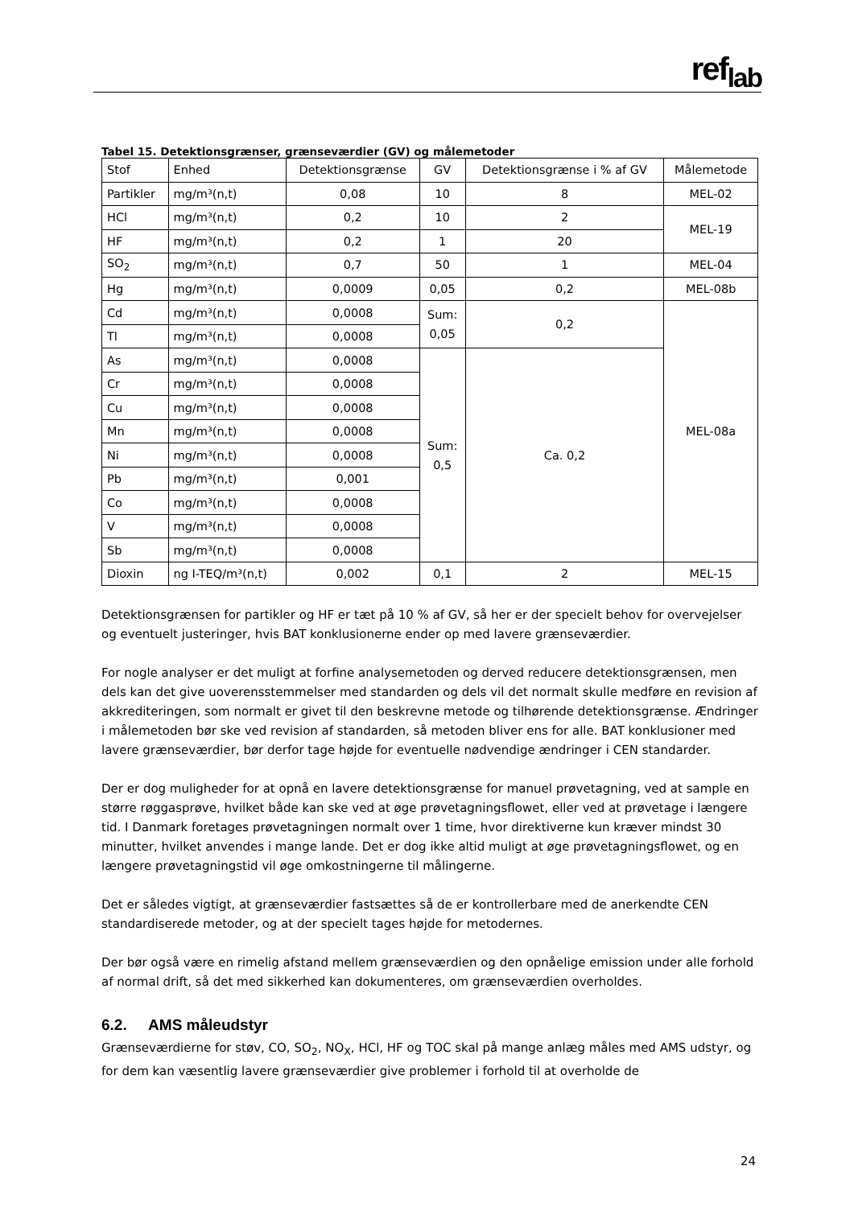ref<sub>lab</sub>
Tabel 15. Detektionsgrænser, grænseværdier (GV) og målemetoder
| Stof | Enhed | Detektionsgrænse | GV | Detektionsgrænse i % af GV | Målemetode |
| --- | --- | --- | --- | --- | --- |
| Partikler | mg/m³(n,t) | 0,08 | 10 | 8 | MEL-02 |
| HCl | mg/m³(n,t) | 0,2 | 10 | 2 | MEL-19 |
| HF | mg/m³(n,t) | 0,2 | 1 | 20 | |
| SO<sub>2</sub> | mg/m³(n,t) | 0,7 | 50 | 1 | MEL-04 |
| Hg | mg/m³(n,t) | 0,0009 | 0,05 | 0,2 | MEL-08b |
| Cd | mg/m³(n,t) | 0,0008 | Sum: 0,05 | 0,2 | MEL-08a |
| Tl | mg/m³(n,t) | 0,0008 | | | |
| As | mg/m³(n,t) | 0,0008 | Sum: 0,5 | Ca. 0,2 | |
| Cr | mg/m³(n,t) | 0,0008 | | | |
| Cu | mg/m³(n,t) | 0,0008 | | | |
| Mn | mg/m³(n,t) | 0,0008 | | | |
| Ni | mg/m³(n,t) | 0,0008 | | | |
| Pb | mg/m³(n,t) | 0,001 | | | |
| Co | mg/m³(n,t) | 0,0008 | | | |
| V | mg/m³(n,t) | 0,0008 | | | |
| Sb | mg/m³(n,t) | 0,0008 | | | |
| Dioxin | ng I-TEQ/m³(n,t) | 0,002 | 0,1 | 2 | MEL-15 |
Detektionsgrænsen for partikler og HF er tæt på 10 % af GV, så her er der specielt behov for overvejelser og eventuelt justeringer, hvis BAT konklusionerne ender op med lavere grænseværdier.
For nogle analyser er det muligt at forfine analysemetoden og derved reducere detektionsgrænsen, men dels kan det give uoverensstemmelser med standarden og dels vil det normalt skulle medføre en revision af akkrediteringen, som normalt er givet til den beskrevne metode og tilhørende detektionsgrænse. Ændringer i målemetoden bør ske ved revision af standarden, så metoden bliver ens for alle. BAT konklusioner med lavere grænseværdier, bør derfor tage højde for eventuelle nødvendige ændringer i CEN standarder.
Der er dog muligheder for at opnå en lavere detektionsgrænse for manuel prøvetagning, ved at sample en større røggasprøve, hvilket både kan ske ved at øge prøvetagningsflowet, eller ved at prøvetage i længere tid. I Danmark foretages prøvetagningen normalt over 1 time, hvor direktiverne kun kræver mindst 30 minutter, hvilket anvendes i mange lande. Det er dog ikke altid muligt at øge prøvetagningsflowet, og en længere prøvetagningstid vil øge omkostningerne til målingerne.
Det er således vigtigt, at grænseværdier fastsættes så de er kontrollerbare med de anerkendte CEN standardiserede metoder, og at der specielt tages højde for metodernes.
Der bør også være en rimelig afstand mellem grænseværdien og den opnåelige emission under alle forhold af normal drift, så det med sikkerhed kan dokumenteres, om grænseværdien overholdes.
6.2. AMS måleudstyr
Grænseværdierne for støv, CO, SO<sub>2</sub>, NO<sub>X</sub>, HCl, HF og TOC skal på mange anlæg måles med AMS udstyr, og for dem kan væsentlig lavere grænseværdier give problemer i forhold til at overholde de
24